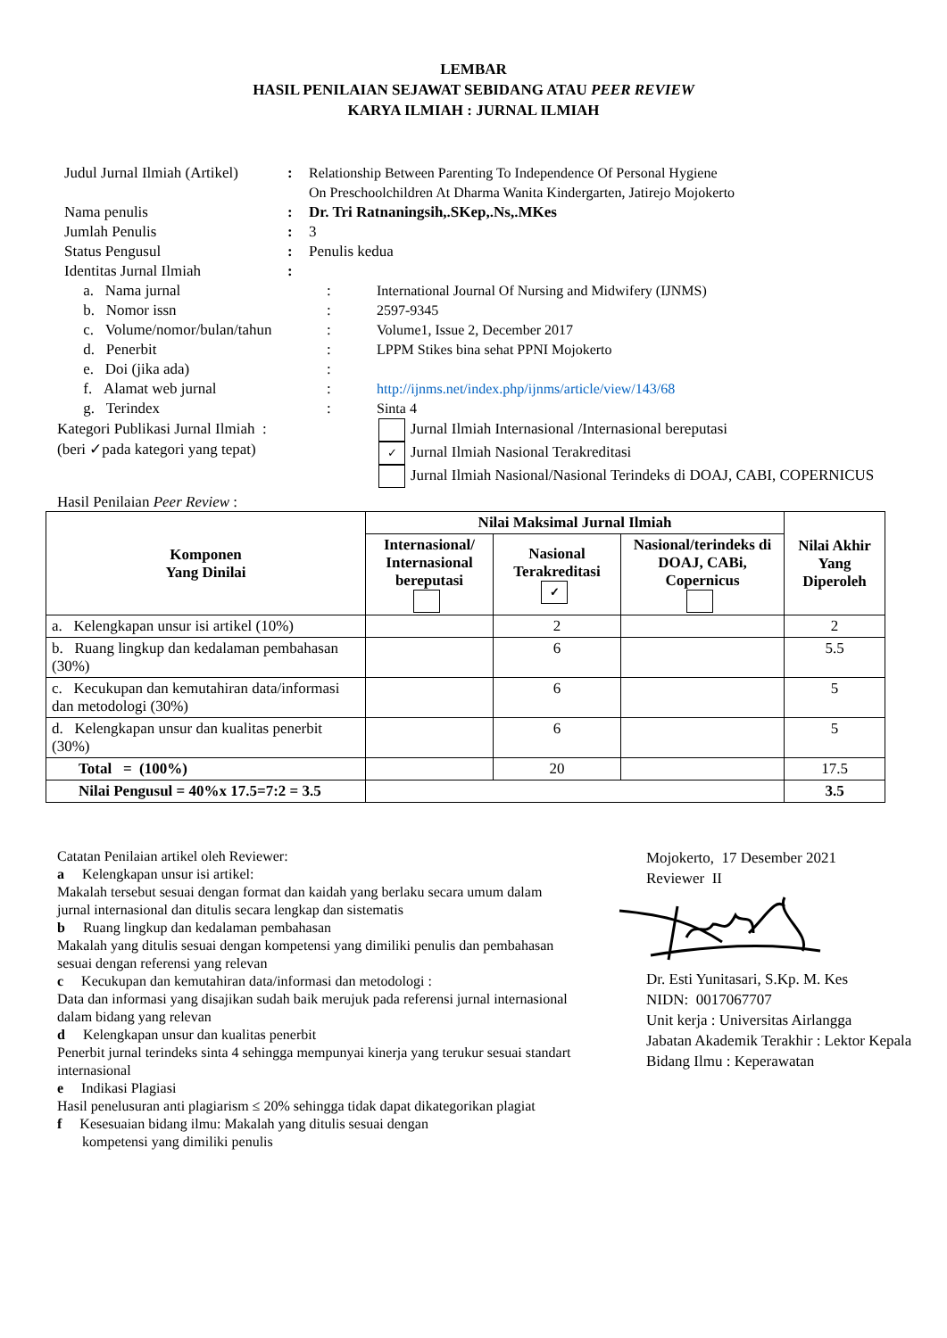LEMBAR
HASIL PENILAIAN SEJAWAT SEBIDANG ATAU PEER REVIEW
KARYA ILMIAH : JURNAL ILMIAH
| Judul Jurnal Ilmiah (Artikel) | : | Relationship Between Parenting To Independence Of Personal Hygiene On Preschoolchildren At Dharma Wanita Kindergarten, Jatirejo Mojokerto | |
| Nama penulis | : | Dr. Tri Ratnaningsih,.SKep,.Ns,.MKes | |
| Jumlah Penulis | : | 3 | |
| Status Pengusul | : | Penulis kedua | |
| Identitas Jurnal Ilmiah | : | | |
| a. Nama jurnal | | : | International Journal Of Nursing and Midwifery (IJNMS) |
| b. Nomor issn | | : | 2597-9345 |
| c. Volume/nomor/bulan/tahun | | : | Volume1, Issue 2, December 2017 |
| d. Penerbit | | : | LPPM Stikes bina sehat PPNI Mojokerto |
| e. Doi (jika ada) | | : | |
| f. Alamat web jurnal | | : | http://ijnms.net/index.php/ijnms/article/view/143/68 |
| g. Terindex | | : | Sinta 4 |
Kategori Publikasi Jurnal Ilmiah :
(beri ✓pada kategori yang tepat)
Jurnal Ilmiah Internasional /Internasional bereputasi
✓ Jurnal Ilmiah Nasional Terakreditasi
Jurnal Ilmiah Nasional/Nasional Terindeks di DOAJ, CABI, COPERNICUS
Hasil Penilaian Peer Review :
| Komponen Yang Dinilai | Nilai Maksimal Jurnal Ilmiah | | | Nilai Akhir Yang Diperoleh |
| --- | --- | --- | --- | --- |
| | Internasional/ Internasional bereputasi | Nasional Terakreditasi ✓ | Nasional/terindeks di DOAJ, CABi, Copernicus | |
| a. Kelengkapan unsur isi artikel (10%) | | 2 | | 2 |
| b. Ruang lingkup dan kedalaman pembahasan (30%) | | 6 | | 5.5 |
| c. Kecukupan dan kemutahiran data/informasi dan metodologi (30%) | | 6 | | 5 |
| d. Kelengkapan unsur dan kualitas penerbit (30%) | | 6 | | 5 |
| Total = (100%) | | 20 | | 17.5 |
| Nilai Pengusul = 40%x 17.5=7:2 = 3.5 | | | | 3.5 |
Catatan Penilaian artikel oleh Reviewer:
a Kelengkapan unsur isi artikel:
Makalah tersebut sesuai dengan format dan kaidah yang berlaku secara umum dalam jurnal internasional dan ditulis secara lengkap dan sistematis
b Ruang lingkup dan kedalaman pembahasan
Makalah yang ditulis sesuai dengan kompetensi yang dimiliki penulis dan pembahasan sesuai dengan referensi yang relevan
c Kecukupan dan kemutahiran data/informasi dan metodologi :
Data dan informasi yang disajikan sudah baik merujuk pada referensi jurnal internasional dalam bidang yang relevan
d Kelengkapan unsur dan kualitas penerbit
Penerbit jurnal terindeks sinta 4 sehingga mempunyai kinerja yang terukur sesuai standart internasional
e Indikasi Plagiasi
Hasil penelusuran anti plagiarism ≤ 20% sehingga tidak dapat dikategorikan plagiat
f Kesesuaian bidang ilmu: Makalah yang ditulis sesuai dengan
kompetensi yang dimiliki penulis
Mojokerto, 17 Desember 2021
Reviewer II Dr. Esti Yunitasari, S.Kp. M. Kes
NIDN: 0017067707
Unit kerja : Universitas Airlangga
Jabatan Akademik Terakhir : Lektor Kepala
Bidang Ilmu : Keperawatan